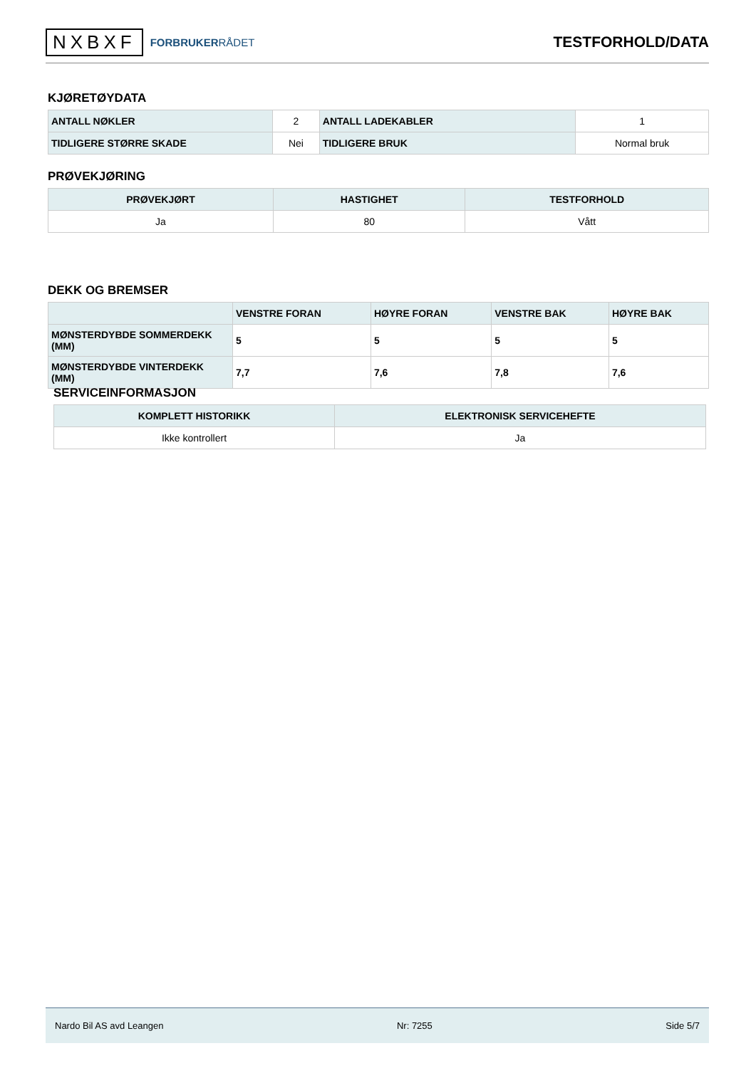NXBXF FORBRUKERRÅDET
TESTFORHOLD/DATA
KJØRETØYDATA
| ANTALL NØKLER | 2 | ANTALL LADEKABLER | 1 |
| TIDLIGERE STØRRE SKADE | Nei | TIDLIGERE BRUK | Normal bruk |
PRØVEKJØRING
| PRØVEKJØRT | HASTIGHET | TESTFORHOLD |
| --- | --- | --- |
| Ja | 80 | Vått |
DEKK OG BREMSER
| | VENSTRE FORAN | HØYRE FORAN | VENSTRE BAK | HØYRE BAK |
| --- | --- | --- | --- | --- |
| MØNSTERDYBDE SOMMERDEKK (MM) | 5 | 5 | 5 | 5 |
| MØNSTERDYBDE VINTERDEKK (MM) | 7,7 | 7,6 | 7,8 | 7,6 |
SERVICEINFORMASJON
| KOMPLETT HISTORIKK | ELEKTRONISK SERVICEHEFTE |
| --- | --- |
| Ikke kontrollert | Ja |
Nardo Bil AS avd Leangen Nr: 7255 Side 5/7